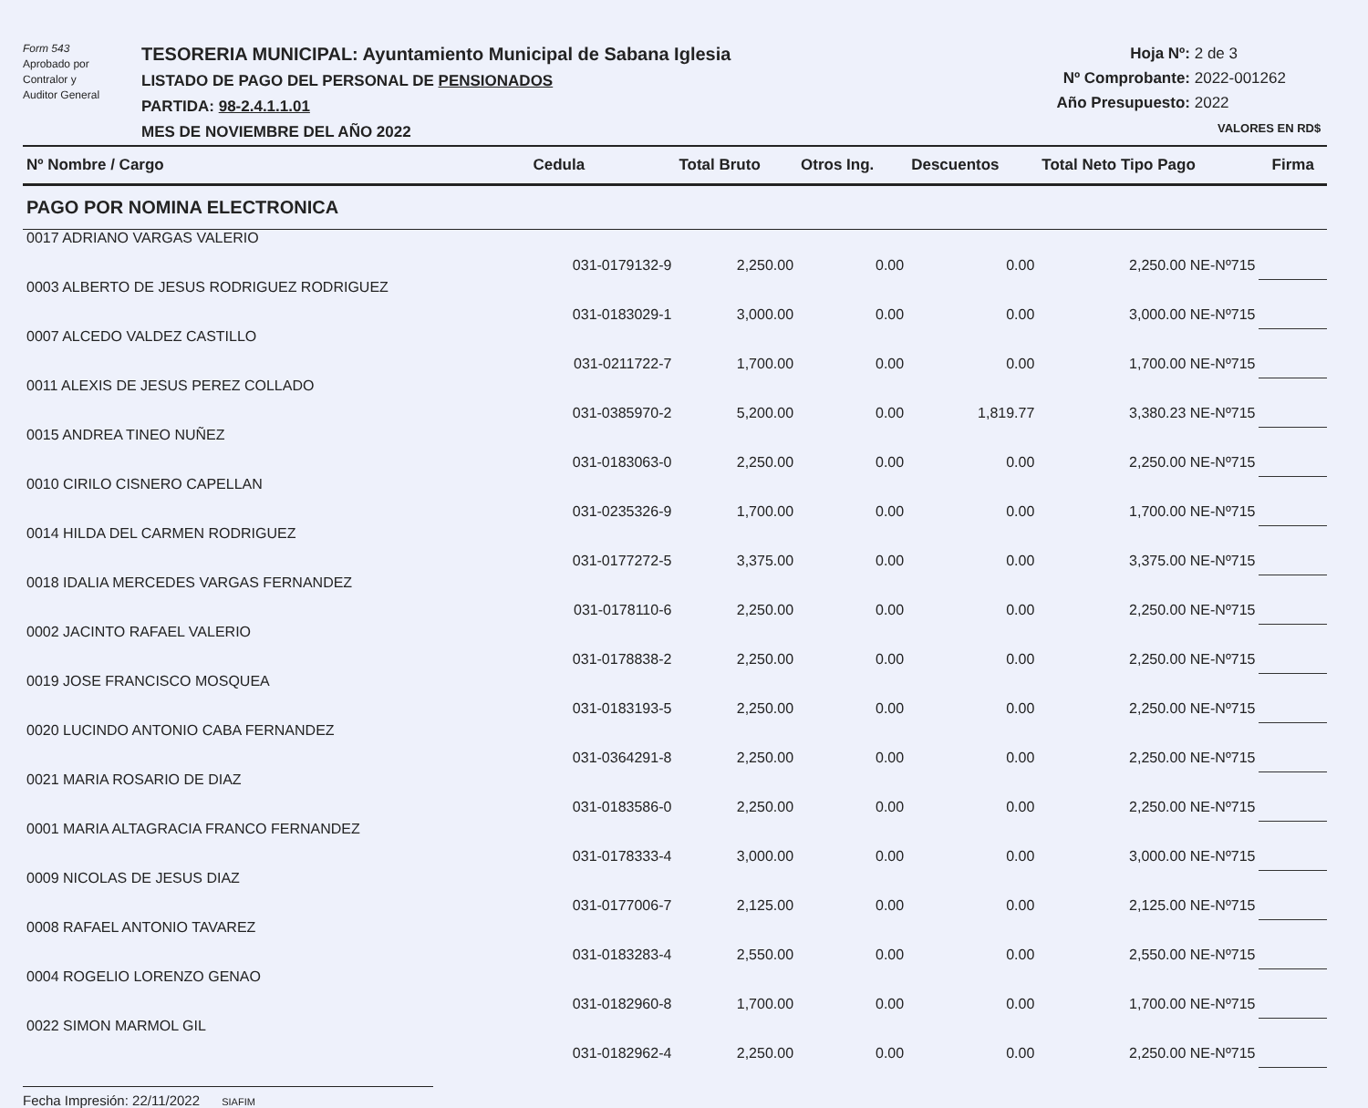Form 543
Aprobado por
Contralor y
Auditor General
TESORERIA MUNICIPAL: Ayuntamiento Municipal de Sabana Iglesia
LISTADO DE PAGO DEL PERSONAL DE PENSIONADOS
PARTIDA: 98-2.4.1.1.01
MES DE NOVIEMBRE DEL AÑO 2022
Hoja Nº: 2 de 3
Nº Comprobante: 2022-001262
Año Presupuesto: 2022
VALORES EN RD$
| Nº Nombre / Cargo | Cedula | Total Bruto | Otros Ing. | Descuentos | Total Neto Tipo Pago | Firma |
| --- | --- | --- | --- | --- | --- | --- |
| PAGO POR NOMINA ELECTRONICA | | | | | | |
| 0017 ADRIANO VARGAS VALERIO | 031-0179132-9 | 2,250.00 | 0.00 | 0.00 | 2,250.00 NE-Nº715 | |
| 0003 ALBERTO DE JESUS RODRIGUEZ RODRIGUEZ | 031-0183029-1 | 3,000.00 | 0.00 | 0.00 | 3,000.00 NE-Nº715 | |
| 0007 ALCEDO VALDEZ CASTILLO | 031-0211722-7 | 1,700.00 | 0.00 | 0.00 | 1,700.00 NE-Nº715 | |
| 0011 ALEXIS DE JESUS PEREZ COLLADO | 031-0385970-2 | 5,200.00 | 0.00 | 1,819.77 | 3,380.23 NE-Nº715 | |
| 0015 ANDREA TINEO NUÑEZ | 031-0183063-0 | 2,250.00 | 0.00 | 0.00 | 2,250.00 NE-Nº715 | |
| 0010 CIRILO CISNERO CAPELLAN | 031-0235326-9 | 1,700.00 | 0.00 | 0.00 | 1,700.00 NE-Nº715 | |
| 0014 HILDA DEL CARMEN RODRIGUEZ | 031-0177272-5 | 3,375.00 | 0.00 | 0.00 | 3,375.00 NE-Nº715 | |
| 0018 IDALIA MERCEDES VARGAS FERNANDEZ | 031-0178110-6 | 2,250.00 | 0.00 | 0.00 | 2,250.00 NE-Nº715 | |
| 0002 JACINTO RAFAEL VALERIO | 031-0178838-2 | 2,250.00 | 0.00 | 0.00 | 2,250.00 NE-Nº715 | |
| 0019 JOSE FRANCISCO MOSQUEA | 031-0183193-5 | 2,250.00 | 0.00 | 0.00 | 2,250.00 NE-Nº715 | |
| 0020 LUCINDO ANTONIO CABA FERNANDEZ | 031-0364291-8 | 2,250.00 | 0.00 | 0.00 | 2,250.00 NE-Nº715 | |
| 0021 MARIA ROSARIO DE DIAZ | 031-0183586-0 | 2,250.00 | 0.00 | 0.00 | 2,250.00 NE-Nº715 | |
| 0001 MARIA ALTAGRACIA FRANCO FERNANDEZ | 031-0178333-4 | 3,000.00 | 0.00 | 0.00 | 3,000.00 NE-Nº715 | |
| 0009 NICOLAS DE JESUS DIAZ | 031-0177006-7 | 2,125.00 | 0.00 | 0.00 | 2,125.00 NE-Nº715 | |
| 0008 RAFAEL ANTONIO TAVAREZ | 031-0183283-4 | 2,550.00 | 0.00 | 0.00 | 2,550.00 NE-Nº715 | |
| 0004 ROGELIO LORENZO GENAO | 031-0182960-8 | 1,700.00 | 0.00 | 0.00 | 1,700.00 NE-Nº715 | |
| 0022 SIMON MARMOL GIL | 031-0182962-4 | 2,250.00 | 0.00 | 0.00 | 2,250.00 NE-Nº715 | |
Fecha Impresión: 22/11/2022 SIAFIM